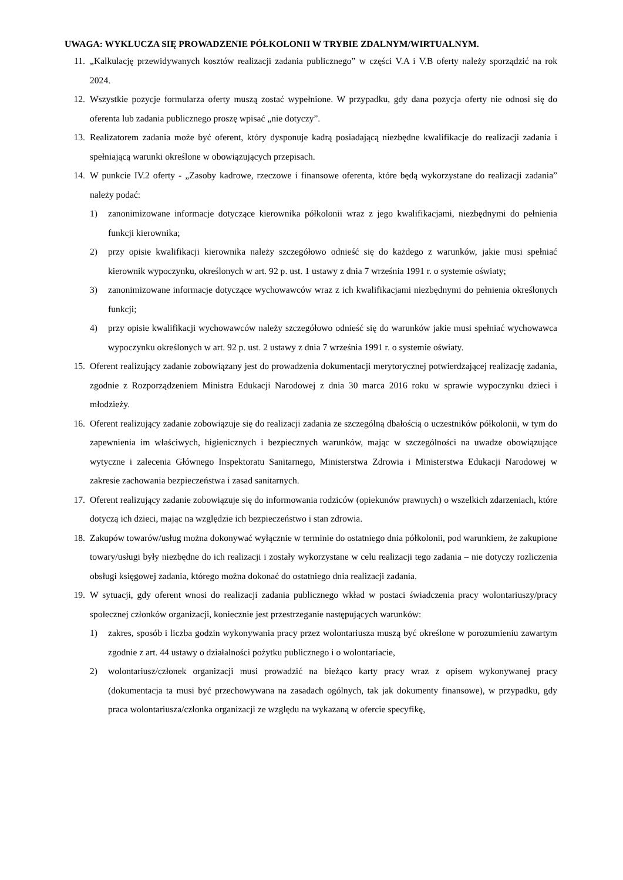UWAGA: WYKLUCZA SIĘ PROWADZENIE PÓŁKOLONII W TRYBIE ZDALNYM/WIRTUALNYM.
11. „Kalkulację przewidywanych kosztów realizacji zadania publicznego” w części V.A i V.B oferty należy sporządzić na rok 2024.
12. Wszystkie pozycje formularza oferty muszą zostać wypełnione. W przypadku, gdy dana pozycja oferty nie odnosi się do oferenta lub zadania publicznego proszę wpisać „nie dotyczy”.
13. Realizatorem zadania może być oferent, który dysponuje kadrą posiadającą niezbędne kwalifikacje do realizacji zadania i spełniającą warunki określone w obowiązujących przepisach.
14. W punkcie IV.2 oferty - „Zasoby kadrowe, rzeczowe i finansowe oferenta, które będą wykorzystane do realizacji zadania” należy podać:
1) zanonimizowane informacje dotyczące kierownika półkolonii wraz z jego kwalifikacjami, niezbędnymi do pełnienia funkcji kierownika;
2) przy opisie kwalifikacji kierownika należy szczegółowo odnieść się do każdego z warunków, jakie musi spełniać kierownik wypoczynku, określonych w art. 92 p. ust. 1 ustawy z dnia 7 września 1991 r. o systemie oświaty;
3) zanonimizowane informacje dotyczące wychowawców wraz z ich kwalifikacjami niezbędnymi do pełnienia określonych funkcji;
4) przy opisie kwalifikacji wychowawców należy szczegółowo odnieść się do warunków jakie musi spełniać wychowawca wypoczynku określonych w art. 92 p. ust. 2 ustawy z dnia 7 września 1991 r. o systemie oświaty.
15. Oferent realizujący zadanie zobowiązany jest do prowadzenia dokumentacji merytorycznej potwierdzającej realizację zadania, zgodnie z Rozporządzeniem Ministra Edukacji Narodowej z dnia 30 marca 2016 roku w sprawie wypoczynku dzieci i młodzieży.
16. Oferent realizujący zadanie zobowiązuje się do realizacji zadania ze szczególną dbałością o uczestników półkolonii, w tym do zapewnienia im właściwych, higienicznych i bezpiecznych warunków, mając w szczególności na uwadze obowiązujące wytyczne i zalecenia Głównego Inspektoratu Sanitarnego, Ministerstwa Zdrowia i Ministerstwa Edukacji Narodowej w zakresie zachowania bezpieczeństwa i zasad sanitarnych.
17. Oferent realizujący zadanie zobowiązuje się do informowania rodziców (opiekunów prawnych) o wszelkich zdarzeniach, które dotyczą ich dzieci, mając na względzie ich bezpieczeństwo i stan zdrowia.
18. Zakupów towarów/usług można dokonywać wyłącznie w terminie do ostatniego dnia półkolonii, pod warunkiem, że zakupione towary/usługi były niezbędne do ich realizacji i zostały wykorzystane w celu realizacji tego zadania – nie dotyczy rozliczenia obsługi księgowej zadania, którego można dokonać do ostatniego dnia realizacji zadania.
19. W sytuacji, gdy oferent wnosi do realizacji zadania publicznego wkład w postaci świadczenia pracy wolontariuszy/pracy społecznej członków organizacji, koniecznie jest przestrzeganie następujących warunków:
1) zakres, sposób i liczba godzin wykonywania pracy przez wolontariusza muszą być określone w porozumieniu zawartym zgodnie z art. 44 ustawy o działalności pożytku publicznego i o wolontariacie,
2) wolontariusz/członek organizacji musi prowadzić na bieżąco karty pracy wraz z opisem wykonywanej pracy (dokumentacja ta musi być przechowywana na zasadach ogólnych, tak jak dokumenty finansowe), w przypadku, gdy praca wolontariusza/członka organizacji ze względu na wykazaną w ofercie specyfikę,